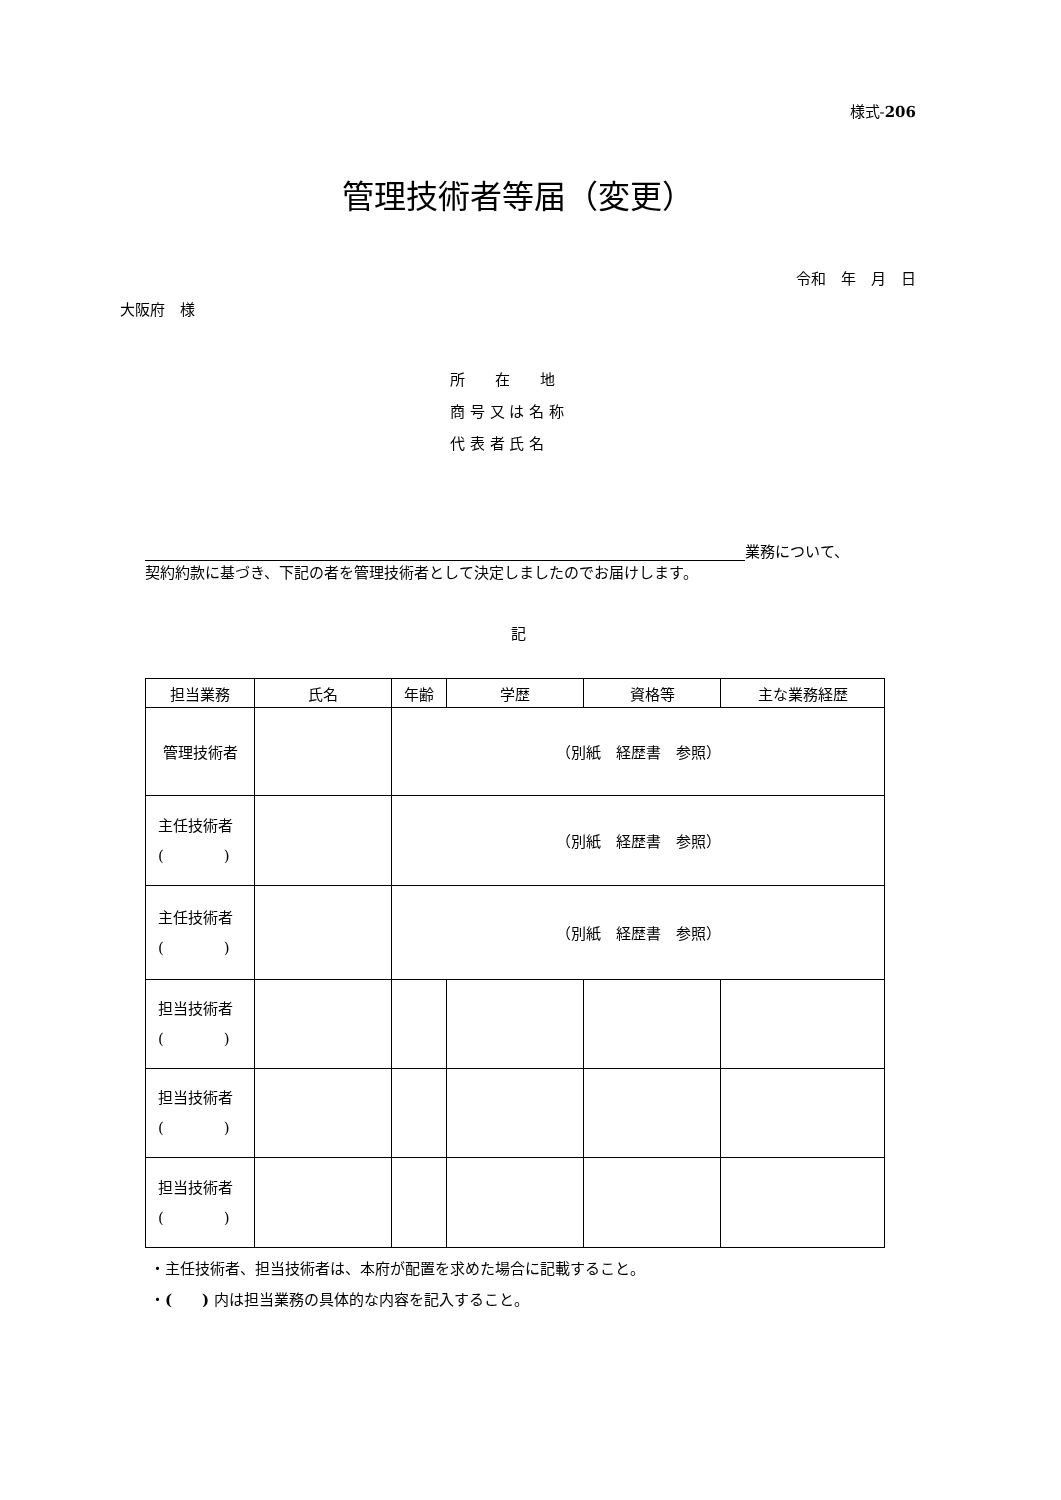様式-206
管理技術者等届（変更）
令和　年　月　日
大阪府　様
所　　在　　地
商 号 又 は 名 称
代 表 者 氏 名
業務について、
契約約款に基づき、下記の者を管理技術者として決定しましたのでお届けします。
記
| 担当業務 | 氏名 | 年齢 | 学歴 | 資格等 | 主な業務経歴 |
| --- | --- | --- | --- | --- | --- |
| 管理技術者 | | （別紙 経歴書 参照） | | | |
| 主任技術者 ( ) | | （別紙 経歴書 参照） | | | |
| 主任技術者 ( ) | | （別紙 経歴書 参照） | | | |
| 担当技術者 ( ) | | | | | |
| 担当技術者 ( ) | | | | | |
| 担当技術者 ( ) | | | | | |
・主任技術者、担当技術者は、本府が配置を求めた場合に記載すること。
・(　　) 内は担当業務の具体的な内容を記入すること。